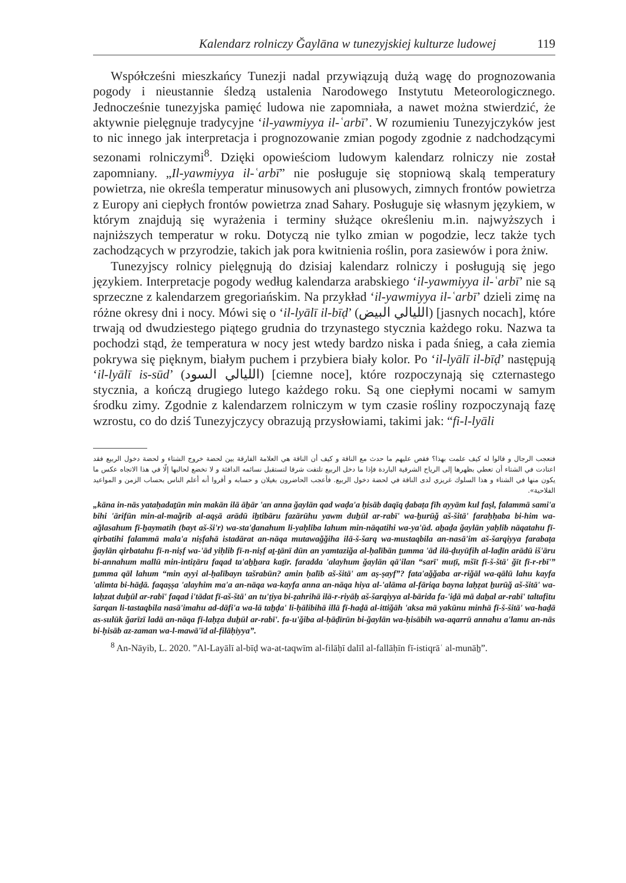Kalendarz rolniczy Ğaylāna w tunezyjskiej kulturze ludowej 119
Współcześni mieszkańcy Tunezji nadal przywiązują dużą wagę do prognozowania pogody i nieustannie śledzą ustalenia Narodowego Instytutu Meteorologicznego. Jednocześnie tunezyjska pamięć ludowa nie zapomniała, a nawet można stwierdzić, że aktywnie pielęgnuje tradycyjne ‘il-yawmiyya il-ʿarbī’. W rozumieniu Tunezyjczyków jest to nic innego jak interpretacja i prognozowanie zmian pogody zgodnie z nadchodzącymi sezonami rolniczymi<sup>8</sup>. Dzięki opowieściom ludowym kalendarz rolniczy nie został zapomniany. „Il-yawmiyya il-ʿarbī” nie posługuje się stopniową skalą temperatury powietrza, nie określa temperatur minusowych ani plusowych, zimnych frontów powietrza z Europy ani ciepłych frontów powietrza znad Sahary. Posługuje się własnym językiem, w którym znajdują się wyrażenia i terminy służące określeniu m.in. najwyższych i najniższych temperatur w roku. Dotyczą nie tylko zmian w pogodzie, lecz także tych zachodzących w przyrodzie, takich jak pora kwitnienia roślin, pora zasiewów i pora żniw.
Tunezyjscy rolnicy pielęgnują do dzisiaj kalendarz rolniczy i posługują się jego językiem. Interpretacje pogody według kalendarza arabskiego ‘il-yawmiyya il-ʿarbī’ nie są sprzeczne z kalendarzem gregoriańskim. Na przykład ‘il-yawmiyya il-ʿarbī’ dzieli zimę na różne okresy dni i nocy. Mówi się o ‘il-lyālī il-bīḍ’ (الليالي البيض) [jasnych nocach], które trwają od dwudziestego piątego grudnia do trzynastego stycznia każdego roku. Nazwa ta pochodzi stąd, że temperatura w nocy jest wtedy bardzo niska i pada śnieg, a cała ziemia pokrywa się pięknym, białym puchem i przybiera biały kolor. Po ‘il-lyālī il-bīḍ’ następują ‘il-lyālī is-sūd’ (الليالي السود) [ciemne noce], które rozpoczynają się czternastego stycznia, a kończą drugiego lutego każdego roku. Są one ciepłymi nocami w samym środku zimy. Zgodnie z kalendarzem rolniczym w tym czasie rośliny rozpoczynają fazę wzrostu, co do dziś Tunezyjczycy obrazują przysłowiami, takimi jak: “fi-l-lyāli
فتعجب الرجال و قالوا له كيف علمت بهذا؟ فقص عليهم ما حدث مع الناقة و كيف أن الناقة هي العلامة الفارقة بين لحضة خروج الشتاء و لحضة دخول الربيع فقد اعتادت في الشتاء أن تعطي بظهرها إلى الرياح الشرقية الباردة فإذا ما دخل الربيع تلتفت شرقا لتستقبل نسائمه الدافئة و لا تخضع لحالبها إلّا في هذا الاتجاه عكس ما يكون منها في الشتاء و هذا السلوك غريزي لدى الناقة في لحضة دخول الربيع. فأعجب الحاضرون بغيلان و حسابه و أقروا أنه أعلم الناس بحساب الزمن و المواعيد الفلاحية».
„kāna in-nās yataḥadaṯūn min makān ilā āẖār 'an anna ğaylān qad waḍa'a ḥisāb daqīq ḍabaṭa fīh ayyām kul faṣl, falammā sami'a bihi 'ārifūn min-al-mağrib al-aqṣā arādū iẖtibāru fazārūhu yawm duẖūl ar-rabī' wa-ẖurūğ aš-šitā' faraḥḥaba bi-him wa-ağlasahum fī-ẖaymatih (bayt aš-ši'r) wa-sta'ḏanahum li-yaḥliba lahum min-nāqatihi wa-ya'ūd. aẖaḏa ğaylān yaḥlib nāqatahu fī-qirbatihi falammā mala'a niṣfahā istadārat an-nāqa mutawağğiha ilā-š-šarq wa-mustaqbila an-nasā'im aš-šarqiyya farabaṭa ğaylān qirbatahu fī-n-niṣf wa-'ād yiḥlib fī-n-niṣf aṯ-ṯānī dūn an yamtaziğa al-ḥalībān ṯumma 'ād ilā-ḍuyūfih al-laḏīn arādū iš'āru bi-annahum mallū min-intiẓāru faqad ta'aẖẖara kaṯīr. faradda 'alayhum ğaylān qā'ilan “sarī' muṭī, mšīt fī-š-štā' ğīt fī-r-rbī'” ṯumma qāl lahum “min ayyi al-ḥalībayn tašrabūn? amin ḥalīb aš-šitā' am aṣ-ṣayf”? fata'ağğaba ar-riğāl wa-qālū lahu kayfa 'alimta bi-hāḏā. faqaṣṣa 'alayhim ma'a an-nāqa wa-kayfa anna an-nāqa hiya al-'alāma al-fāriqa bayna laḥẓat ẖurūğ aš-šitā' wa-laḥzat duẖūl ar-rabī' faqad i'tādat fī-aš-štā' an tu'ṭiya bi-ẓahrihā ilā-r-riyāḥ aš-šarqiyya al-bārida fa-'iḏā mā daẖal ar-rabī' taltafitu šarqan li-tastaqbila nasā'imahu ad-dāfi'a wa-lā taẖḍa' li-ḥālibihā illā fī-haḏā al-ittiğāh 'aksa mā yakūnu minhā fī-š-šitā' wa-haḏā as-sulūk ğarīzī ladā an-nāqa fī-laḥẓa duẖūl ar-rabī'. fa-u'ğiba al-ḥāḍīrūn bi-ğaylān wa-ḥisābih wa-aqarrū annahu a'lamu an-nās bi-ḥisāb az-zaman wa-l-mawā'īd al-filāḥiyya”.
<sup>8</sup> An-Nāyib, L. 2020. ”Al-Layālī al-bīḍ wa-at-taqwīm al-filāḥī dalīl al-fallāḥīn fī-istiqrāʿ al-munāẖ”.